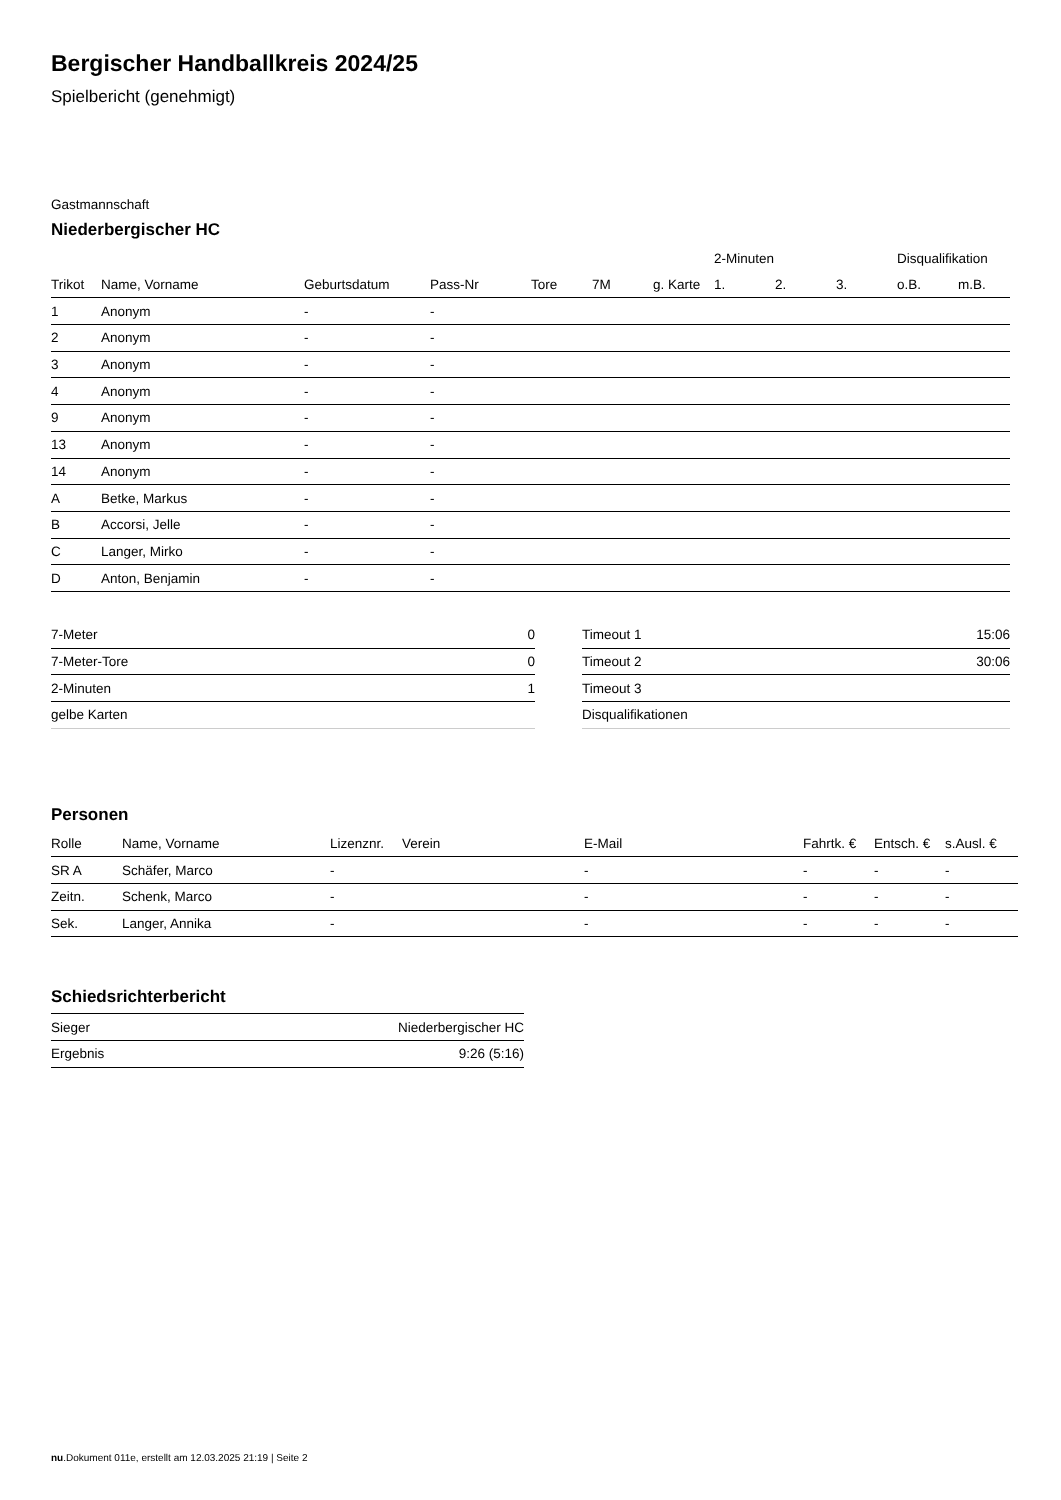Bergischer Handballkreis 2024/25
Spielbericht (genehmigt)
Gastmannschaft
Niederbergischer HC
| | | | | | | | 2-Minuten | | | Disqualifikation | |
| --- | --- | --- | --- | --- | --- | --- | --- | --- | --- | --- | --- |
| Trikot | Name, Vorname | Geburtsdatum | Pass-Nr | Tore | 7M | g. Karte | 1. | 2. | 3. | o.B. | m.B. |
| 1 | Anonym | - | - | | | | | | | | |
| 2 | Anonym | - | - | | | | | | | | |
| 3 | Anonym | - | - | | | | | | | | |
| 4 | Anonym | - | - | | | | | | | | |
| 9 | Anonym | - | - | | | | | | | | |
| 13 | Anonym | - | - | | | | | | | | |
| 14 | Anonym | - | - | | | | | | | | |
| A | Betke, Markus | - | - | | | | | | | | |
| B | Accorsi, Jelle | - | - | | | | | | | | |
| C | Langer, Mirko | - | - | | | | | | | | |
| D | Anton, Benjamin | - | - | | | | | | | | |
| 7-Meter | 0 |
| 7-Meter-Tore | 0 |
| 2-Minuten | 1 |
| gelbe Karten | |
| Timeout 1 | 15:06 |
| Timeout 2 | 30:06 |
| Timeout 3 | |
| Disqualifikationen | |
Personen
| Rolle | Name, Vorname | Lizenznr. | Verein | E-Mail | Fahrtk. € | Entsch. € | s.Ausl. € |
| --- | --- | --- | --- | --- | --- | --- | --- |
| SR A | Schäfer, Marco | - | | - | - | - | - |
| Zeitn. | Schenk, Marco | - | | - | - | - | - |
| Sek. | Langer, Annika | - | | - | - | - | - |
Schiedsrichterbericht
| Sieger | Niederbergischer HC |
| Ergebnis | 9:26 (5:16) |
nu.Dokument 011e, erstellt am 12.03.2025 21:19 | Seite 2